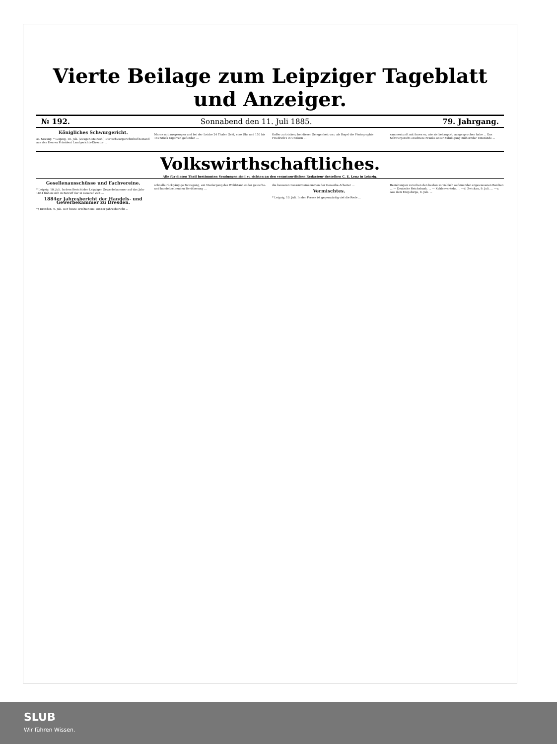Vierte Beilage zum Leipziger Tageblatt und Anzeiger.
№ 192. Sonnabend den 11. Juli 1885. 79. Jahrgang.
Königliches Schwurgericht.
XI. Sitzung. * Leipzig, 10. Juli. (Zeugen-Meineid.) Der Schwurgerichtshof bestand aus den Herren Präsident Landgerichts-Director ...
Marne mit ausgezogen und bei der Leiche 24 Thaler Geld, eine Uhr und 150 bis 160 Stück Cigarren gefunden ...
Koffer zu trinken; bei dieser Gelegenheit war, als Bogel die Photographie Friedrich's in Uniform ...
sammentunft mit ihnen so, wie sie behauptet, ausgesprochen habe ... Das Schwurgericht erachtete Franke unter Zubilligung mildernder Umstände ...
Volkswirthschaftliches.
Alle für diesen Theil bestimmten Sendungen sind zu richten an den verantwortlichen Redacteur desselben C. E. Lenz in Leipzig.
Gesellenausschüsse und Fachvereine.
* Leipzig, 10. Juli. In dem Bericht der Leipziger Gewerbekammer auf das Jahr 1884 finden sich in Betreff der in neuerer Zeit ...
1884er Jahresbericht der Handels- und Gewerbekammer zu Dresden.
†† Dresden, 9. Juli. Der heute erschienene 1884er Jahresbericht ...
schnelle rückgängige Bewegung, ein Niedergang des Wohlstandes der gewerbe- und handeltreibenden Bevölkerung ...
die besseren Gesammteinkommen der Gewerbe-Arbeiter ...
Vermischtes.
* Leipzig, 10. Juli. In der Presse ist gegenwärtig viel die Rede ...
Beziehungen zwischen den beiden so vielfach aufeinander angewiesenen Reichen ... — Deutsche Reichsbank. ... — Kohlenverkehr. ... —d. Zwickau, 9. Juli. ... —o. Aus dem Erzgebirge, 8. Juli. ...
SLUB
Wir führen Wissen.